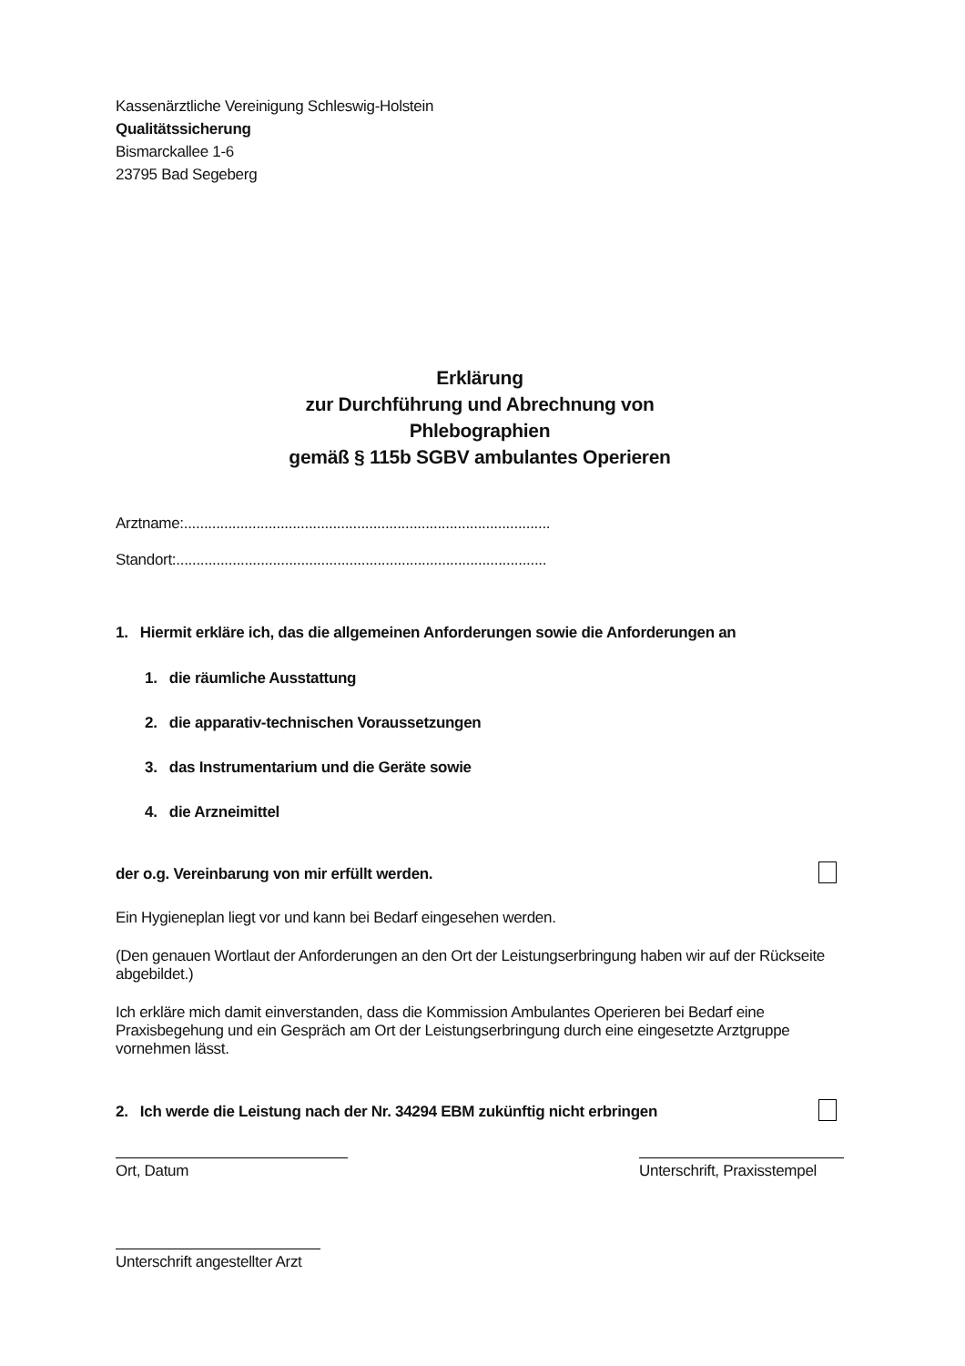Kassenärztliche Vereinigung Schleswig-Holstein
Qualitätssicherung
Bismarckallee 1-6
23795 Bad Segeberg
Erklärung
zur Durchführung und Abrechnung von
Phlebographien
gemäß § 115b SGBV ambulantes Operieren
Arztname:...........................................................................................
Standort:............................................................................................
1. Hiermit erkläre ich, das die allgemeinen Anforderungen sowie die Anforderungen an
1. die räumliche Ausstattung
2. die apparativ-technischen Voraussetzungen
3. das Instrumentarium und die Geräte sowie
4. die Arzneimittel
der o.g. Vereinbarung von mir erfüllt werden.
Ein Hygieneplan liegt vor und kann bei Bedarf eingesehen werden.
(Den genauen Wortlaut der Anforderungen an den Ort der Leistungserbringung haben wir auf der Rückseite abgebildet.)
Ich erkläre mich damit einverstanden, dass die Kommission Ambulantes Operieren bei Bedarf eine Praxisbegehung und ein Gespräch am Ort der Leistungserbringung durch eine eingesetzte Arztgruppe vornehmen lässt.
2. Ich werde die Leistung nach der Nr. 34294 EBM zukünftig nicht erbringen
Ort, Datum Unterschrift, Praxisstempel
Unterschrift angestellter Arzt